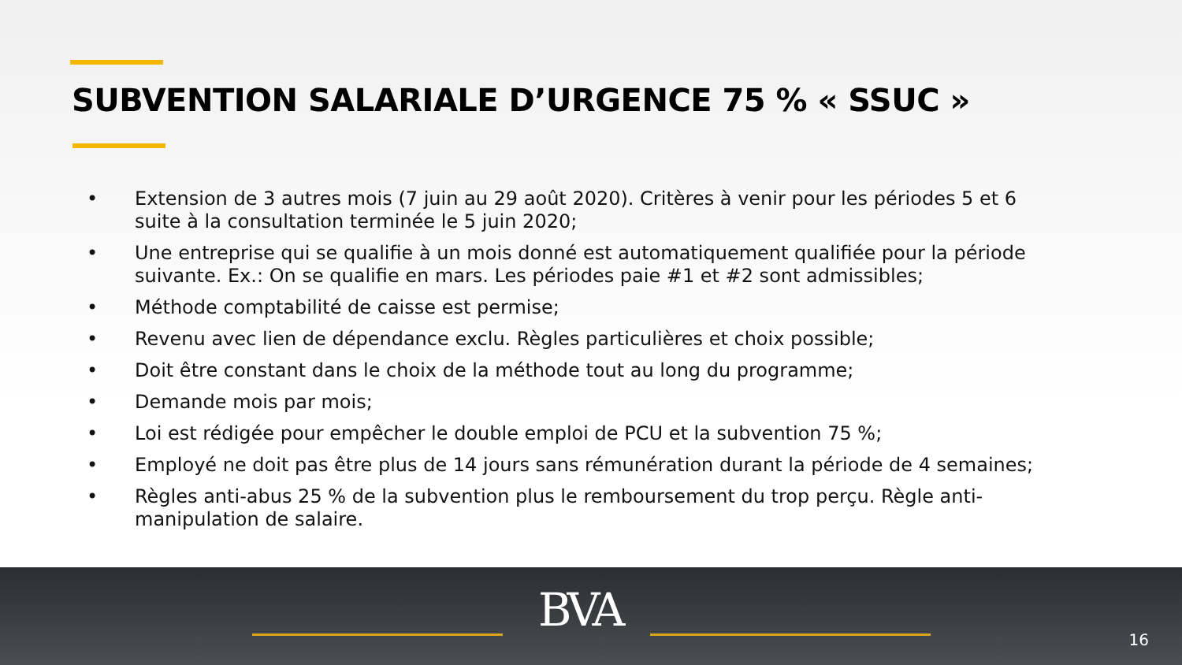SUBVENTION SALARIALE D’URGENCE 75 % « SSUC »
• Extension de 3 autres mois (7 juin au 29 août 2020). Critères à venir pour les périodes 5 et 6 suite à la consultation terminée le 5 juin 2020;
• Une entreprise qui se qualifie à un mois donné est automatiquement qualifiée pour la période suivante. Ex.: On se qualifie en mars. Les périodes paie #1 et #2 sont admissibles;
• Méthode comptabilité de caisse est permise;
• Revenu avec lien de dépendance exclu. Règles particulières et choix possible;
• Doit être constant dans le choix de la méthode tout au long du programme;
• Demande mois par mois;
• Loi est rédigée pour empêcher le double emploi de PCU et la subvention 75 %;
• Employé ne doit pas être plus de 14 jours sans rémunération durant la période de 4 semaines;
• Règles anti-abus 25 % de la subvention plus le remboursement du trop perçu. Règle anti-manipulation de salaire.
BVA
16